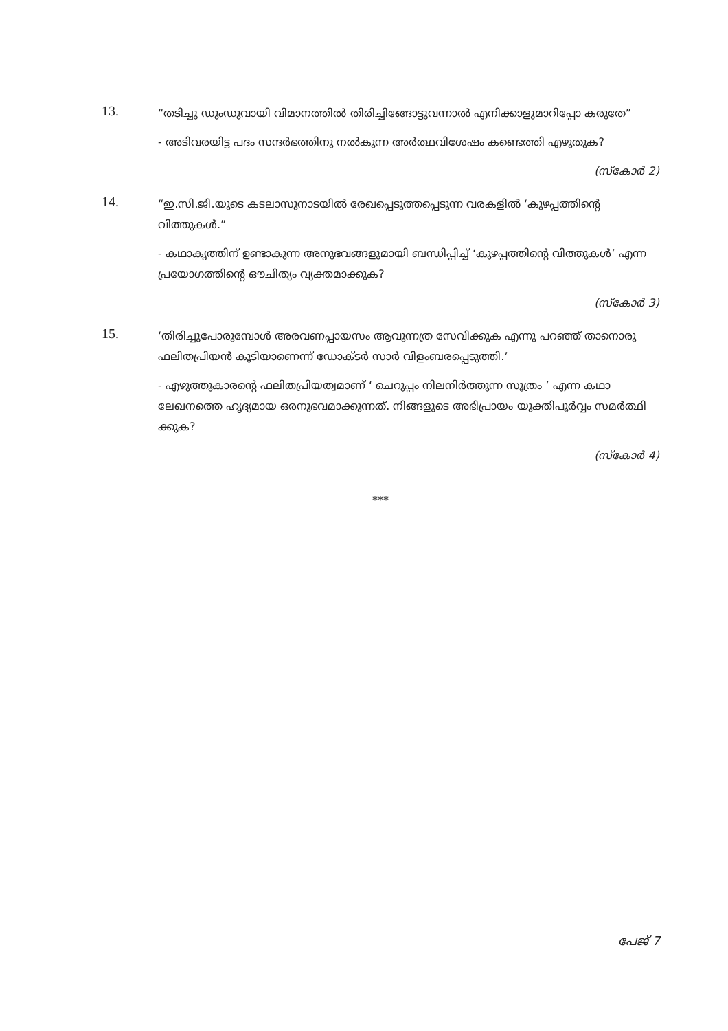13.
“തടിച്ചു ഡുംഡുവായി വിമാനത്തിൽ തിരിച്ചിങ്ങോട്ടുവന്നാൽ എനിക്കാളുമാറിപ്പോ കരുതേ”
- അടിവരയിട്ട പദം സന്ദർഭത്തിനു നൽകുന്ന അർത്ഥവിശേഷം കണ്ടെത്തി എഴുതുക?
(സ്കോർ 2)
14.
“ഇ.സി.ജി.യുടെ കടലാസുനാടയിൽ രേഖപ്പെടുത്തപ്പെടുന്ന വരകളിൽ ‘കുഴപ്പത്തിന്റെ വിത്തുകൾ.”
- കഥാകൃത്തിന് ഉണ്ടാകുന്ന അനുഭവങ്ങളുമായി ബന്ധിപ്പിച്ച് ‘കുഴപ്പത്തിന്റെ വിത്തുകൾ’ എന്ന പ്രയോഗത്തിന്റെ ഔചിത്യം വ്യക്തമാക്കുക?
(സ്കോർ 3)
15.
‘തിരിച്ചുപോരുമ്പോൾ അരവണപ്പായസം ആവുന്നത്ര സേവിക്കുക എന്നു പറഞ്ഞ് താനൊരു ഫലിതപ്രിയൻ കൂടിയാണെന്ന് ഡോക്ടർ സാർ വിളംബരപ്പെടുത്തി.’
- എഴുത്തുകാരന്റെ ഫലിതപ്രിയത്വമാണ് ‘ ചെറുപ്പം നിലനിർത്തുന്ന സൂത്രം ’ എന്ന കഥാ ലേഖനത്തെ ഹൃദ്യമായ ഒരനുഭവമാക്കുന്നത്. നിങ്ങളുടെ അഭിപ്രായം യുക്തിപൂർവ്വം സമർത്ഥി ക്കുക?
(സ്കോർ 4)
***
പേജ് 7